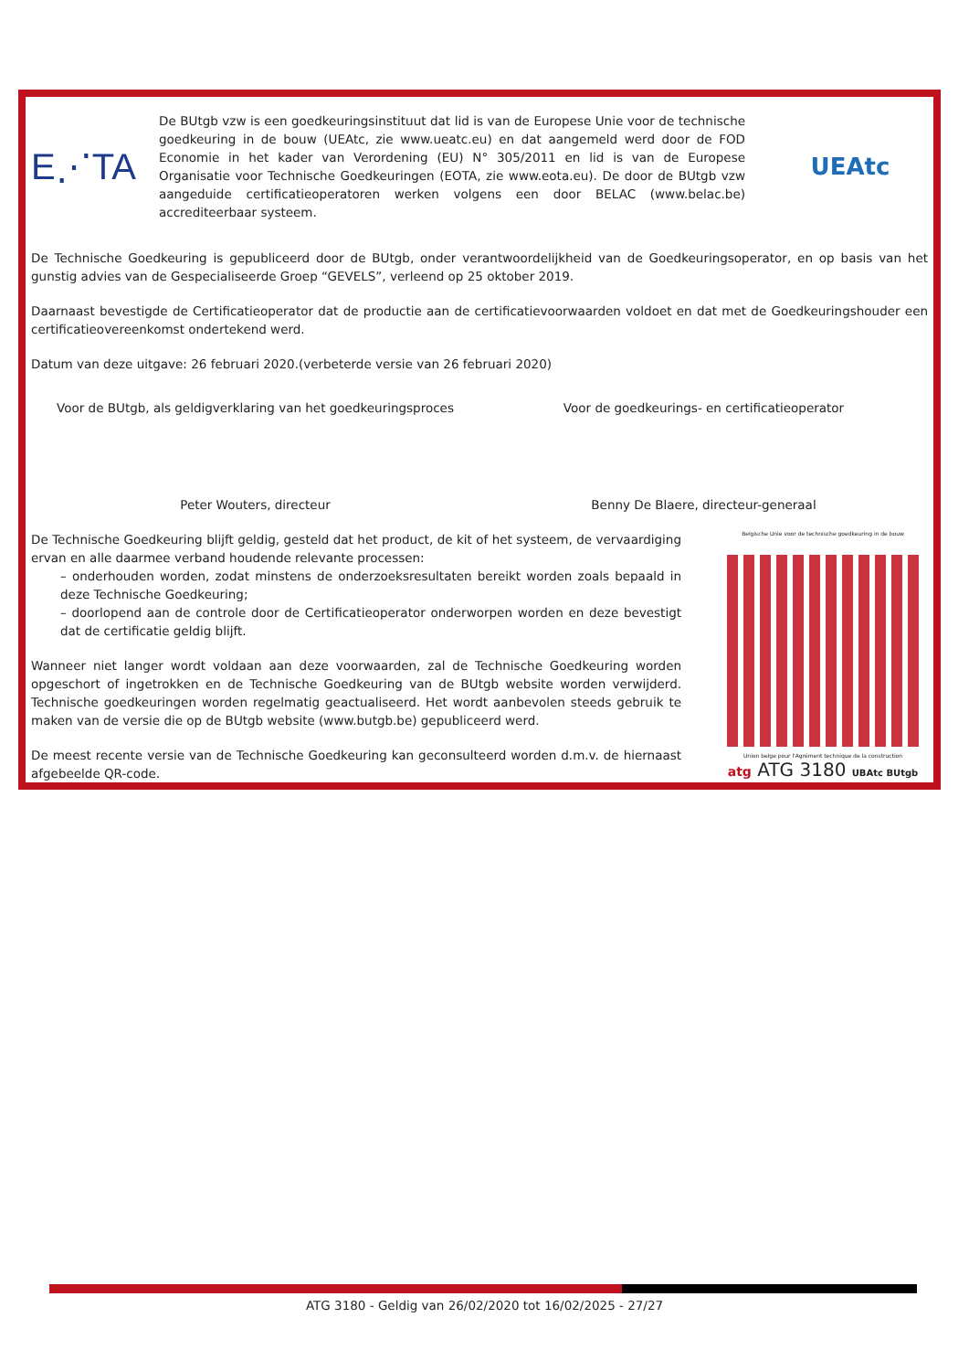E⋰TA
De BUtgb vzw is een goedkeuringsinstituut dat lid is van de Europese Unie voor de technische goedkeuring in de bouw (UEAtc, zie www.ueatc.eu) en dat aangemeld werd door de FOD Economie in het kader van Verordening (EU) N° 305/2011 en lid is van de Europese Organisatie voor Technische Goedkeuringen (EOTA, zie www.eota.eu). De door de BUtgb vzw aangeduide certificatieoperatoren werken volgens een door BELAC (www.belac.be) accrediteerbaar systeem.
UEAtc
De Technische Goedkeuring is gepubliceerd door de BUtgb, onder verantwoordelijkheid van de Goedkeuringsoperator, en op basis van het gunstig advies van de Gespecialiseerde Groep “GEVELS”, verleend op 25 oktober 2019.
Daarnaast bevestigde de Certificatieoperator dat de productie aan de certificatievoorwaarden voldoet en dat met de Goedkeuringshouder een certificatieovereenkomst ondertekend werd.
Datum van deze uitgave: 26 februari 2020.(verbeterde versie van 26 februari 2020)
Voor de BUtgb, als geldigverklaring van het goedkeuringsproces
Peter Wouters, directeur
Voor de goedkeurings- en certificatieoperator
Benny De Blaere, directeur-generaal
De Technische Goedkeuring blijft geldig, gesteld dat het product, de kit of het systeem, de vervaardiging ervan en alle daarmee verband houdende relevante processen:
– onderhouden worden, zodat minstens de onderzoeksresultaten bereikt worden zoals bepaald in deze Technische Goedkeuring;
– doorlopend aan de controle door de Certificatieoperator onderworpen worden en deze bevestigt dat de certificatie geldig blijft.
Wanneer niet langer wordt voldaan aan deze voorwaarden, zal de Technische Goedkeuring worden opgeschort of ingetrokken en de Technische Goedkeuring van de BUtgb website worden verwijderd. Technische goedkeuringen worden regelmatig geactualiseerd. Het wordt aanbevolen steeds gebruik te maken van de versie die op de BUtgb website (www.butgb.be) gepubliceerd werd.
De meest recente versie van de Technische Goedkeuring kan geconsulteerd worden d.m.v. de hiernaast afgebeelde QR-code.
Belgische Unie voor de technische goedkeuring in de bouw
Union belge pour l'Agrément technique de la construction
atg ATG 3180 UBAtc BUtgb
ATG 3180 - Geldig van 26/02/2020 tot 16/02/2025 - 27/27